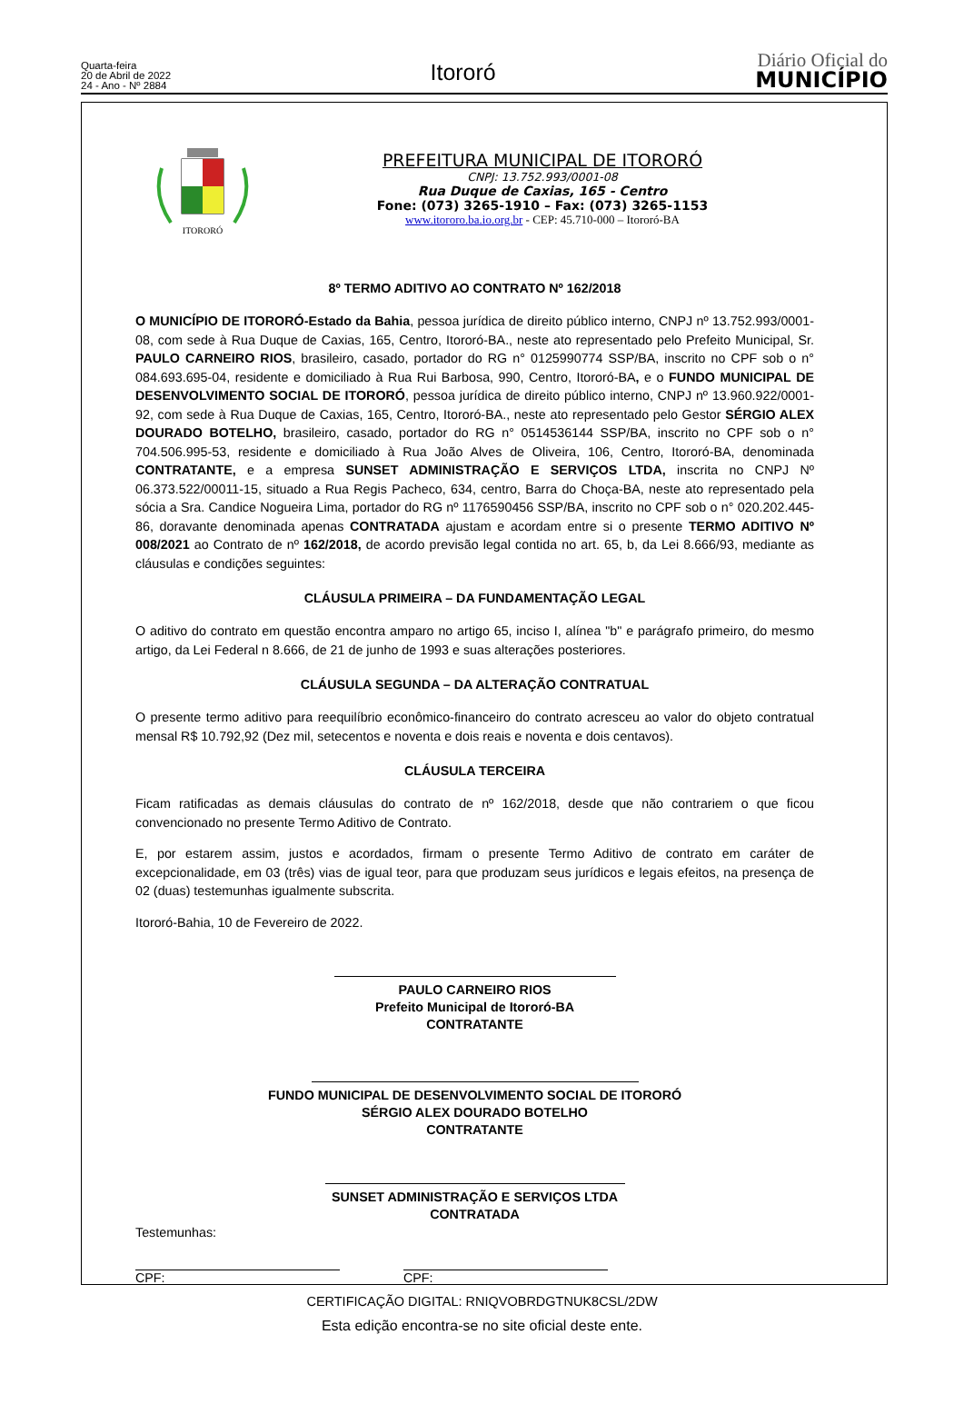Quarta-feira
20 de Abril de 2022
24 - Ano - Nº 2884
Itororó
Diário Oficial do
MUNICÍPIO
ITORORÓ
PREFEITURA MUNICIPAL DE ITORORÓ
CNPJ: 13.752.993/0001-08
Rua Duque de Caxias, 165 - Centro
Fone: (073) 3265-1910 – Fax: (073) 3265-1153
www.itororo.ba.io.org.br - CEP: 45.710-000 – Itororó-BA
8º TERMO ADITIVO AO CONTRATO Nº 162/2018
O MUNICÍPIO DE ITORORÓ-Estado da Bahia, pessoa jurídica de direito público interno, CNPJ nº 13.752.993/0001-08, com sede à Rua Duque de Caxias, 165, Centro, Itororó-BA., neste ato representado pelo Prefeito Municipal, Sr. PAULO CARNEIRO RIOS, brasileiro, casado, portador do RG n° 0125990774 SSP/BA, inscrito no CPF sob o n° 084.693.695-04, residente e domiciliado à Rua Rui Barbosa, 990, Centro, Itororó-BA, e o FUNDO MUNICIPAL DE DESENVOLVIMENTO SOCIAL DE ITORORÓ, pessoa jurídica de direito público interno, CNPJ nº 13.960.922/0001-92, com sede à Rua Duque de Caxias, 165, Centro, Itororó-BA., neste ato representado pelo Gestor SÉRGIO ALEX DOURADO BOTELHO, brasileiro, casado, portador do RG n° 0514536144 SSP/BA, inscrito no CPF sob o n° 704.506.995-53, residente e domiciliado à Rua João Alves de Oliveira, 106, Centro, Itororó-BA, denominada CONTRATANTE, e a empresa SUNSET ADMINISTRAÇÃO E SERVIÇOS LTDA, inscrita no CNPJ Nº 06.373.522/00011-15, situado a Rua Regis Pacheco, 634, centro, Barra do Choça-BA, neste ato representado pela sócia a Sra. Candice Nogueira Lima, portador do RG nº 1176590456 SSP/BA, inscrito no CPF sob o n° 020.202.445-86, doravante denominada apenas CONTRATADA ajustam e acordam entre si o presente TERMO ADITIVO Nº 008/2021 ao Contrato de nº 162/2018, de acordo previsão legal contida no art. 65, b, da Lei 8.666/93, mediante as cláusulas e condições seguintes:
CLÁUSULA PRIMEIRA – DA FUNDAMENTAÇÃO LEGAL
O aditivo do contrato em questão encontra amparo no artigo 65, inciso I, alínea "b" e parágrafo primeiro, do mesmo artigo, da Lei Federal n 8.666, de 21 de junho de 1993 e suas alterações posteriores.
CLÁUSULA SEGUNDA – DA ALTERAÇÃO CONTRATUAL
O presente termo aditivo para reequilíbrio econômico-financeiro do contrato acresceu ao valor do objeto contratual mensal R$ 10.792,92 (Dez mil, setecentos e noventa e dois reais e noventa e dois centavos).
CLÁUSULA TERCEIRA
Ficam ratificadas as demais cláusulas do contrato de nº 162/2018, desde que não contrariem o que ficou convencionado no presente Termo Aditivo de Contrato.
E, por estarem assim, justos e acordados, firmam o presente Termo Aditivo de contrato em caráter de excepcionalidade, em 03 (três) vias de igual teor, para que produzam seus jurídicos e legais efeitos, na presença de 02 (duas) testemunhas igualmente subscrita.
Itororó-Bahia, 10 de Fevereiro de 2022.
PAULO CARNEIRO RIOS
Prefeito Municipal de Itororó-BA
CONTRATANTE
FUNDO MUNICIPAL DE DESENVOLVIMENTO SOCIAL DE ITORORÓ
SÉRGIO ALEX DOURADO BOTELHO
CONTRATANTE
SUNSET ADMINISTRAÇÃO E SERVIÇOS LTDA
CONTRATADA
Testemunhas:
CPF: CPF:
CERTIFICAÇÃO DIGITAL: RNIQVOBRDGTNUK8CSL/2DW
Esta edição encontra-se no site oficial deste ente.